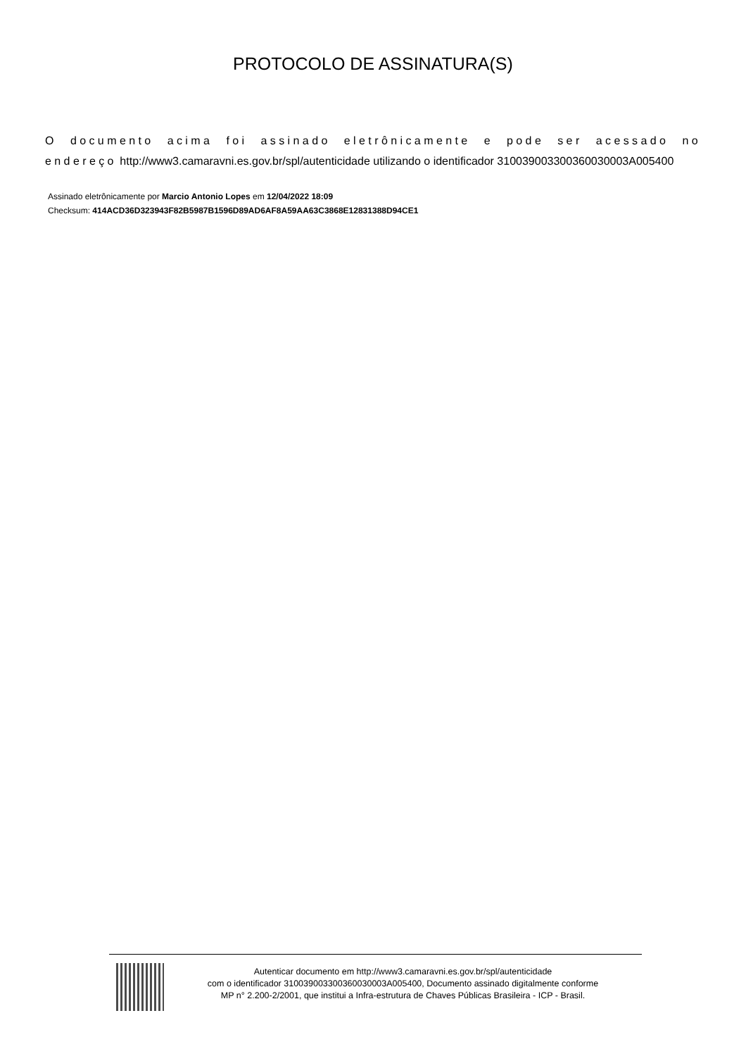PROTOCOLO DE ASSINATURA(S)
O documento acima foi assinado eletrônicamente e pode ser acessado no endereço http://www3.camaravni.es.gov.br/spl/autenticidade utilizando o identificador 310039003300360030003A005400
Assinado eletrônicamente por Marcio Antonio Lopes em 12/04/2022 18:09
Checksum: 414ACD36D323943F82B5987B1596D89AD6AF8A59AA63C3868E12831388D94CE1
Autenticar documento em http://www3.camaravni.es.gov.br/spl/autenticidade
com o identificador 310039003300360030003A005400, Documento assinado digitalmente conforme
MP n° 2.200-2/2001, que institui a Infra-estrutura de Chaves Públicas Brasileira - ICP - Brasil.